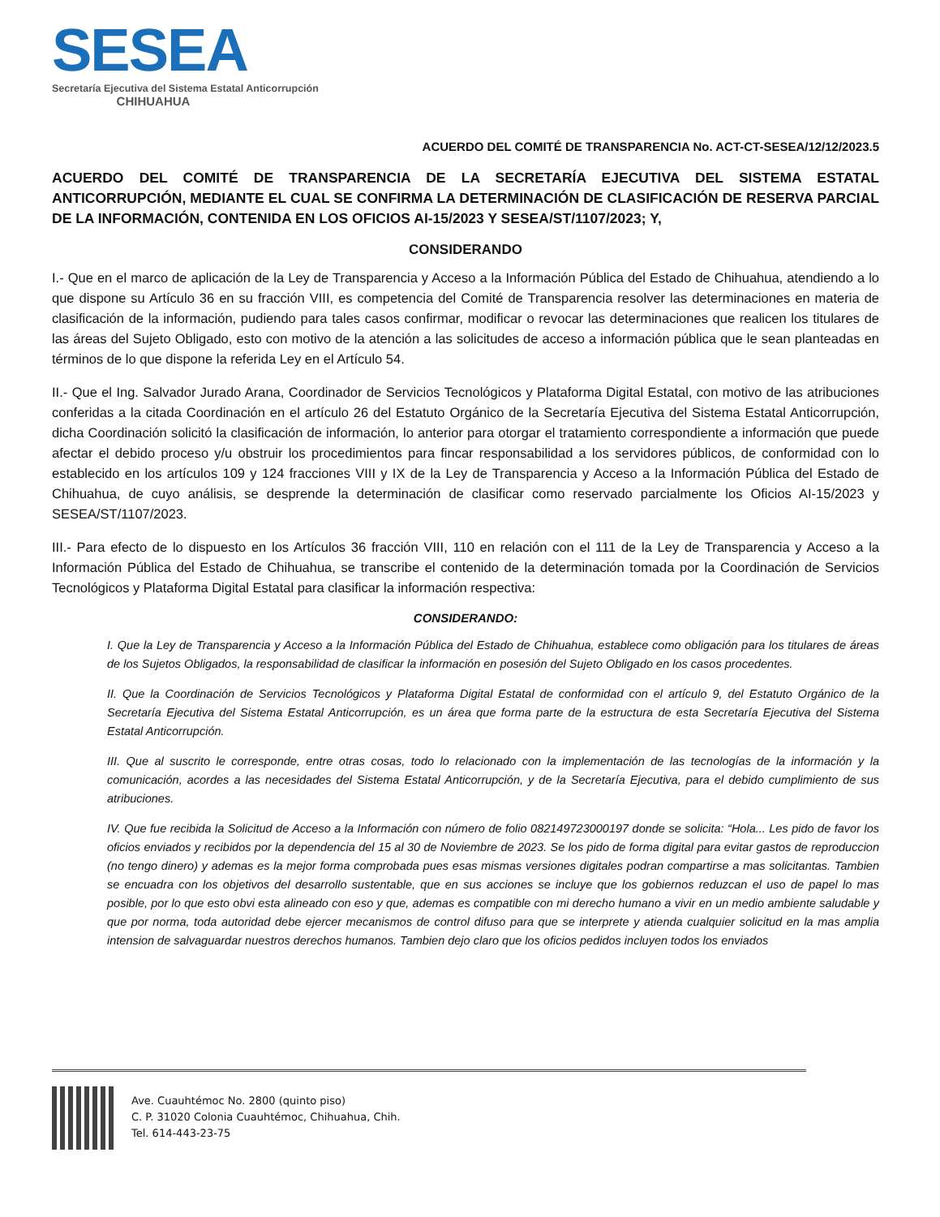SESEA
Secretaría Ejecutiva del Sistema Estatal Anticorrupción
CHIHUAHUA
ACUERDO DEL COMITÉ DE TRANSPARENCIA No. ACT-CT-SESEA/12/12/2023.5
ACUERDO DEL COMITÉ DE TRANSPARENCIA DE LA SECRETARÍA EJECUTIVA DEL SISTEMA ESTATAL ANTICORRUPCIÓN, MEDIANTE EL CUAL SE CONFIRMA LA DETERMINACIÓN DE CLASIFICACIÓN DE RESERVA PARCIAL DE LA INFORMACIÓN, CONTENIDA EN LOS OFICIOS AI-15/2023 Y SESEA/ST/1107/2023; Y,
CONSIDERANDO
I.- Que en el marco de aplicación de la Ley de Transparencia y Acceso a la Información Pública del Estado de Chihuahua, atendiendo a lo que dispone su Artículo 36 en su fracción VIII, es competencia del Comité de Transparencia resolver las determinaciones en materia de clasificación de la información, pudiendo para tales casos confirmar, modificar o revocar las determinaciones que realicen los titulares de las áreas del Sujeto Obligado, esto con motivo de la atención a las solicitudes de acceso a información pública que le sean planteadas en términos de lo que dispone la referida Ley en el Artículo 54.
II.- Que el Ing. Salvador Jurado Arana, Coordinador de Servicios Tecnológicos y Plataforma Digital Estatal, con motivo de las atribuciones conferidas a la citada Coordinación en el artículo 26 del Estatuto Orgánico de la Secretaría Ejecutiva del Sistema Estatal Anticorrupción, dicha Coordinación solicitó la clasificación de información, lo anterior para otorgar el tratamiento correspondiente a información que puede afectar el debido proceso y/u obstruir los procedimientos para fincar responsabilidad a los servidores públicos, de conformidad con lo establecido en los artículos 109 y 124 fracciones VIII y IX de la Ley de Transparencia y Acceso a la Información Pública del Estado de Chihuahua, de cuyo análisis, se desprende la determinación de clasificar como reservado parcialmente los Oficios AI-15/2023 y SESEA/ST/1107/2023.
III.- Para efecto de lo dispuesto en los Artículos 36 fracción VIII, 110 en relación con el 111 de la Ley de Transparencia y Acceso a la Información Pública del Estado de Chihuahua, se transcribe el contenido de la determinación tomada por la Coordinación de Servicios Tecnológicos y Plataforma Digital Estatal para clasificar la información respectiva:
CONSIDERANDO:
I. Que la Ley de Transparencia y Acceso a la Información Pública del Estado de Chihuahua, establece como obligación para los titulares de áreas de los Sujetos Obligados, la responsabilidad de clasificar la información en posesión del Sujeto Obligado en los casos procedentes.
II. Que la Coordinación de Servicios Tecnológicos y Plataforma Digital Estatal de conformidad con el artículo 9, del Estatuto Orgánico de la Secretaría Ejecutiva del Sistema Estatal Anticorrupción, es un área que forma parte de la estructura de esta Secretaría Ejecutiva del Sistema Estatal Anticorrupción.
III. Que al suscrito le corresponde, entre otras cosas, todo lo relacionado con la implementación de las tecnologías de la información y la comunicación, acordes a las necesidades del Sistema Estatal Anticorrupción, y de la Secretaría Ejecutiva, para el debido cumplimiento de sus atribuciones.
IV. Que fue recibida la Solicitud de Acceso a la Información con número de folio 082149723000197 donde se solicita: “Hola... Les pido de favor los oficios enviados y recibidos por la dependencia del 15 al 30 de Noviembre de 2023. Se los pido de forma digital para evitar gastos de reproduccion (no tengo dinero) y ademas es la mejor forma comprobada pues esas mismas versiones digitales podran compartirse a mas solicitantas. Tambien se encuadra con los objetivos del desarrollo sustentable, que en sus acciones se incluye que los gobiernos reduzcan el uso de papel lo mas posible, por lo que esto obvi esta alineado con eso y que, ademas es compatible con mi derecho humano a vivir en un medio ambiente saludable y que por norma, toda autoridad debe ejercer mecanismos de control difuso para que se interprete y atienda cualquier solicitud en la mas amplia intension de salvaguardar nuestros derechos humanos. Tambien dejo claro que los oficios pedidos incluyen todos los enviados
Ave. Cuauhtémoc No. 2800 (quinto piso)
C. P. 31020 Colonia Cuauhtémoc, Chihuahua, Chih.
Tel. 614-443-23-75